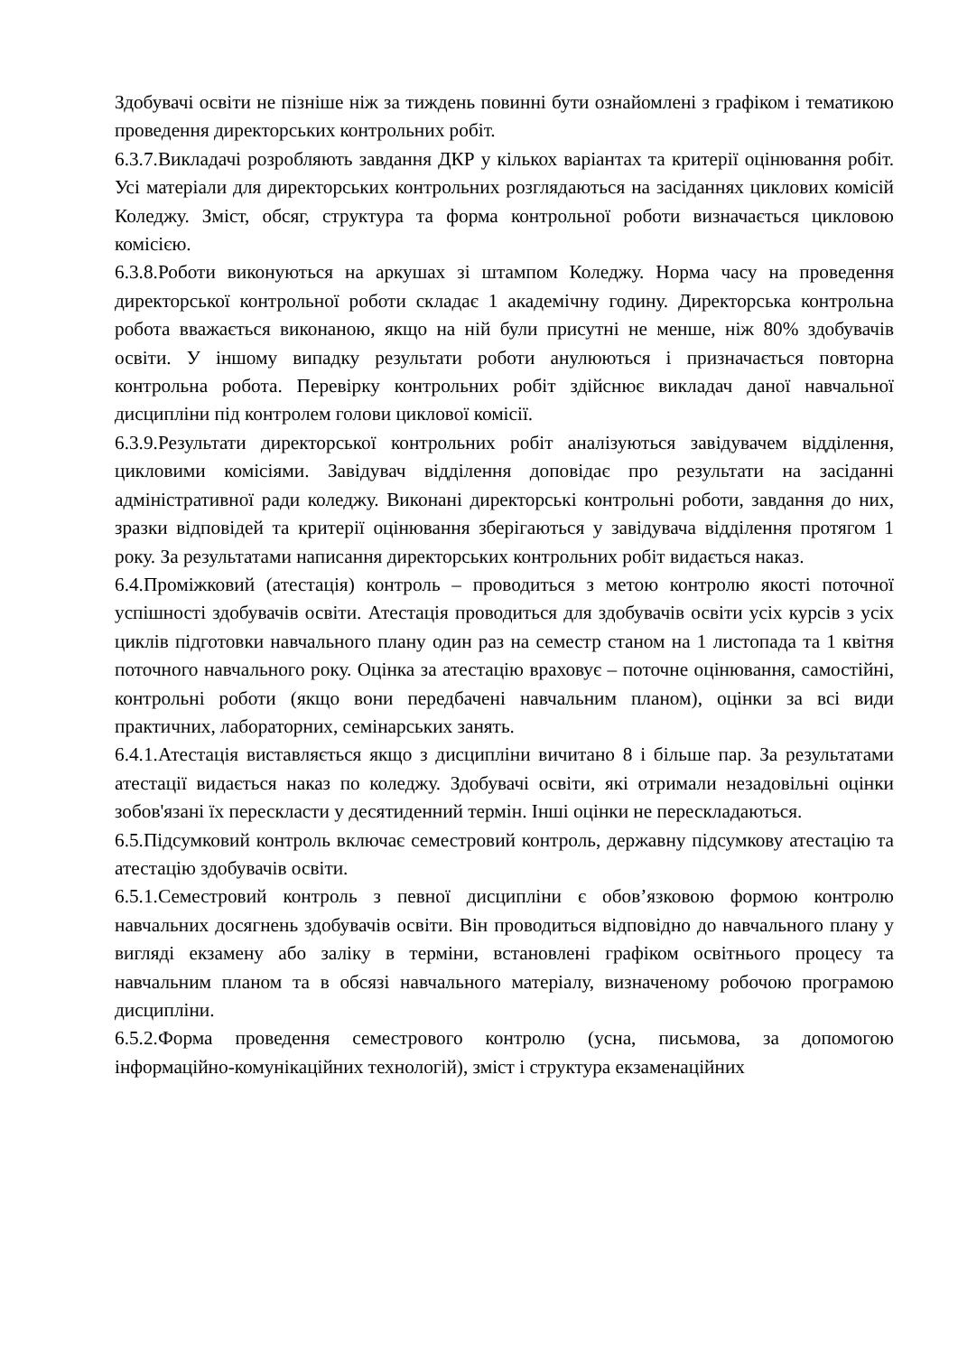Здобувачі освіти не пізніше ніж за тиждень повинні бути ознайомлені з графіком і тематикою проведення директорських контрольних робіт.
6.3.7.Викладачі розробляють завдання ДКР у кількох варіантах та критерії оцінювання робіт. Усі матеріали для директорських контрольних розглядаються на засіданнях циклових комісій Коледжу. Зміст, обсяг, структура та форма контрольної роботи визначається цикловою комісією.
6.3.8.Роботи виконуються на аркушах зі штампом Коледжу. Норма часу на проведення директорської контрольної роботи складає 1 академічну годину. Директорська контрольна робота вважається виконаною, якщо на ній були присутні не менше, ніж 80% здобувачів освіти. У іншому випадку результати роботи анулюються і призначається повторна контрольна робота. Перевірку контрольних робіт здійснює викладач даної навчальної дисципліни під контролем голови циклової комісії.
6.3.9.Результати директорської контрольних робіт аналізуються завідувачем відділення, цикловими комісіями. Завідувач відділення доповідає про результати на засіданні адміністративної ради коледжу. Виконані директорські контрольні роботи, завдання до них, зразки відповідей та критерії оцінювання зберігаються у завідувача відділення протягом 1 року. За результатами написання директорських контрольних робіт видається наказ.
6.4.Проміжковий (атестація) контроль – проводиться з метою контролю якості поточної успішності здобувачів освіти. Атестація проводиться для здобувачів освіти усіх курсів з усіх циклів підготовки навчального плану один раз на семестр станом на 1 листопада та 1 квітня поточного навчального року. Оцінка за атестацію враховує – поточне оцінювання, самостійні, контрольні роботи (якщо вони передбачені навчальним планом), оцінки за всі види практичних, лабораторних, семінарських занять.
6.4.1.Атестація виставляється якщо з дисципліни вичитано 8 і більше пар. За результатами атестації видається наказ по коледжу. Здобувачі освіти, які отримали незадовільні оцінки зобов'язані їх перескласти у десятиденний термін. Інші оцінки не перескладаються.
6.5.Підсумковий контроль включає семестровий контроль, державну підсумкову атестацію та атестацію здобувачів освіти.
6.5.1.Семестровий контроль з певної дисципліни є обов’язковою формою контролю навчальних досягнень здобувачів освіти. Він проводиться відповідно до навчального плану у вигляді екзамену або заліку в терміни, встановлені графіком освітнього процесу та навчальним планом та в обсязі навчального матеріалу, визначеному робочою програмою дисципліни.
6.5.2.Форма проведення семестрового контролю (усна, письмова, за допомогою інформаційно-комунікаційних технологій), зміст і структура екзаменаційних